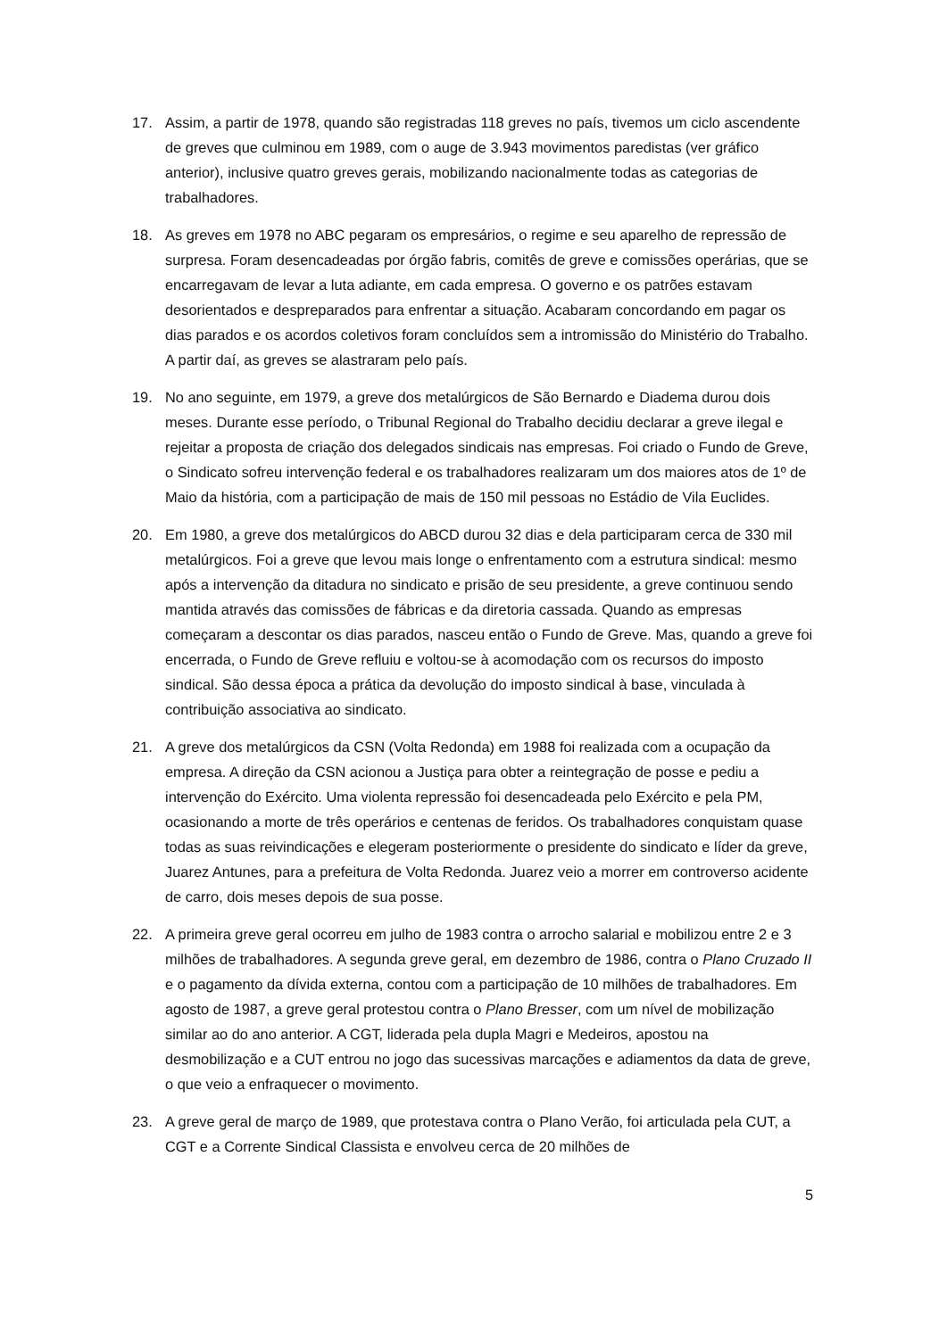17. Assim, a partir de 1978, quando são registradas 118 greves no país, tivemos um ciclo ascendente de greves que culminou em 1989, com o auge de 3.943 movimentos paredistas (ver gráfico anterior), inclusive quatro greves gerais, mobilizando nacionalmente todas as categorias de trabalhadores.
18. As greves em 1978 no ABC pegaram os empresários, o regime e seu aparelho de repressão de surpresa. Foram desencadeadas por órgão fabris, comitês de greve e comissões operárias, que se encarregavam de levar a luta adiante, em cada empresa. O governo e os patrões estavam desorientados e despreparados para enfrentar a situação. Acabaram concordando em pagar os dias parados e os acordos coletivos foram concluídos sem a intromissão do Ministério do Trabalho. A partir daí, as greves se alastraram pelo país.
19. No ano seguinte, em 1979, a greve dos metalúrgicos de São Bernardo e Diadema durou dois meses. Durante esse período, o Tribunal Regional do Trabalho decidiu declarar a greve ilegal e rejeitar a proposta de criação dos delegados sindicais nas empresas. Foi criado o Fundo de Greve, o Sindicato sofreu intervenção federal e os trabalhadores realizaram um dos maiores atos de 1º de Maio da história, com a participação de mais de 150 mil pessoas no Estádio de Vila Euclides.
20. Em 1980, a greve dos metalúrgicos do ABCD durou 32 dias e dela participaram cerca de 330 mil metalúrgicos. Foi a greve que levou mais longe o enfrentamento com a estrutura sindical: mesmo após a intervenção da ditadura no sindicato e prisão de seu presidente, a greve continuou sendo mantida através das comissões de fábricas e da diretoria cassada. Quando as empresas começaram a descontar os dias parados, nasceu então o Fundo de Greve. Mas, quando a greve foi encerrada, o Fundo de Greve refluiu e voltou-se à acomodação com os recursos do imposto sindical. São dessa época a prática da devolução do imposto sindical à base, vinculada à contribuição associativa ao sindicato.
21. A greve dos metalúrgicos da CSN (Volta Redonda) em 1988 foi realizada com a ocupação da empresa. A direção da CSN acionou a Justiça para obter a reintegração de posse e pediu a intervenção do Exército. Uma violenta repressão foi desencadeada pelo Exército e pela PM, ocasionando a morte de três operários e centenas de feridos. Os trabalhadores conquistam quase todas as suas reivindicações e elegeram posteriormente o presidente do sindicato e líder da greve, Juarez Antunes, para a prefeitura de Volta Redonda. Juarez veio a morrer em controverso acidente de carro, dois meses depois de sua posse.
22. A primeira greve geral ocorreu em julho de 1983 contra o arrocho salarial e mobilizou entre 2 e 3 milhões de trabalhadores. A segunda greve geral, em dezembro de 1986, contra o Plano Cruzado II e o pagamento da dívida externa, contou com a participação de 10 milhões de trabalhadores. Em agosto de 1987, a greve geral protestou contra o Plano Bresser, com um nível de mobilização similar ao do ano anterior. A CGT, liderada pela dupla Magri e Medeiros, apostou na desmobilização e a CUT entrou no jogo das sucessivas marcações e adiamentos da data de greve, o que veio a enfraquecer o movimento.
23. A greve geral de março de 1989, que protestava contra o Plano Verão, foi articulada pela CUT, a CGT e a Corrente Sindical Classista e envolveu cerca de 20 milhões de
5